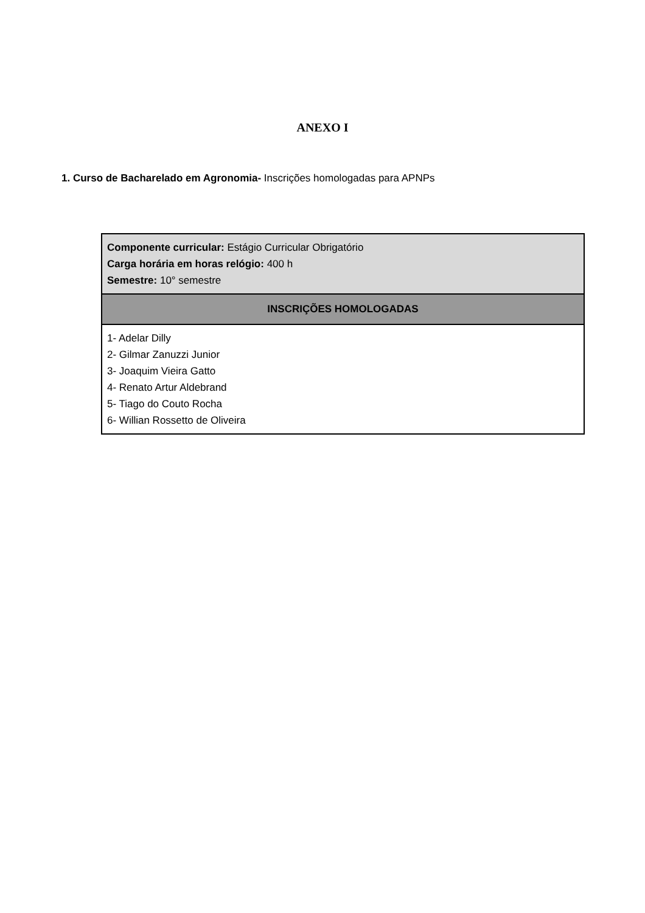ANEXO I
1. Curso de Bacharelado em Agronomia- Inscrições homologadas para APNPs
| Componente curricular: Estágio Curricular Obrigatório Carga horária em horas relógio: 400 h Semestre: 10° semestre |
| INSCRIÇÕES HOMOLOGADAS |
| 1- Adelar Dilly 2- Gilmar Zanuzzi Junior 3- Joaquim Vieira Gatto 4- Renato Artur Aldebrand 5- Tiago do Couto Rocha 6- Willian Rossetto de Oliveira |